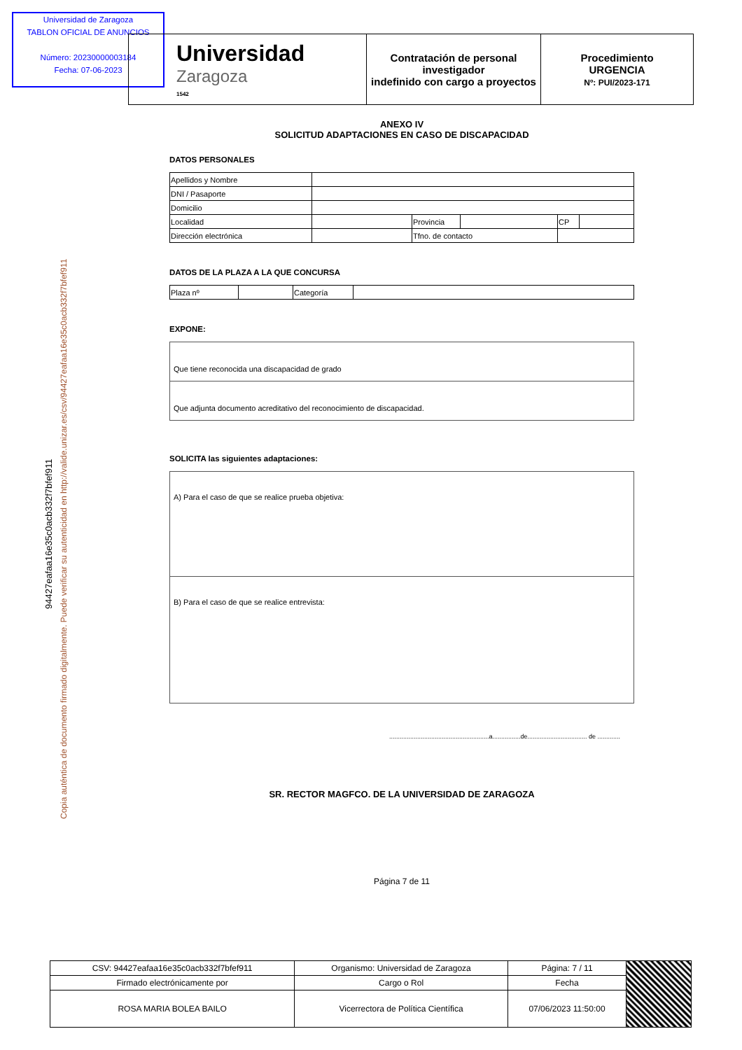Universidad de Zaragoza
TABLON OFICIAL DE ANUNCIOS
Número: 20230000003184
Fecha: 07-06-2023
| Universidad Zaragoza 1542 | Contratación de personal investigador indefinido con cargo a proyectos | Procedimiento URGENCIA Nº: PUI/2023-171 |
Copia auténtica de documento firmado digitalmente. Puede verificar su autenticidad en http://valide.unizar.es/csv/94427eafaa16e35c0acb332f7bfef911
94427eafaa16e35c0acb332f7bfef911
ANEXO IV
SOLICITUD ADAPTACIONES EN CASO DE DISCAPACIDAD
DATOS PERSONALES
| Apellidos y Nombre | | | | | |
| DNI / Pasaporte | | | | | |
| Domicilio | | | | | |
| Localidad | | Provincia | | CP | |
| Dirección electrónica | | Tfno. de contacto | | | |
DATOS DE LA PLAZA A LA QUE CONCURSA
| Plaza nº | | Categoría | |
EXPONE:
Que tiene reconocida una discapacidad de grado
Que adjunta documento acreditativo del reconocimiento de discapacidad.
SOLICITA las siguientes adaptaciones:
A) Para el caso de que se realice prueba objetiva:
B) Para el caso de que se realice entrevista:
.........................................................a................de.................................. de .............
SR. RECTOR MAGFCO. DE LA UNIVERSIDAD DE ZARAGOZA
Página 7 de 11
| CSV: 94427eafaa16e35c0acb332f7bfef911 | Organismo: Universidad de Zaragoza | Página: 7 / 11 | |
| Firmado electrónicamente por | Cargo o Rol | Fecha | |
| ROSA MARIA BOLEA BAILO | Vicerrectora de Política Científica | 07/06/2023 11:50:00 | |